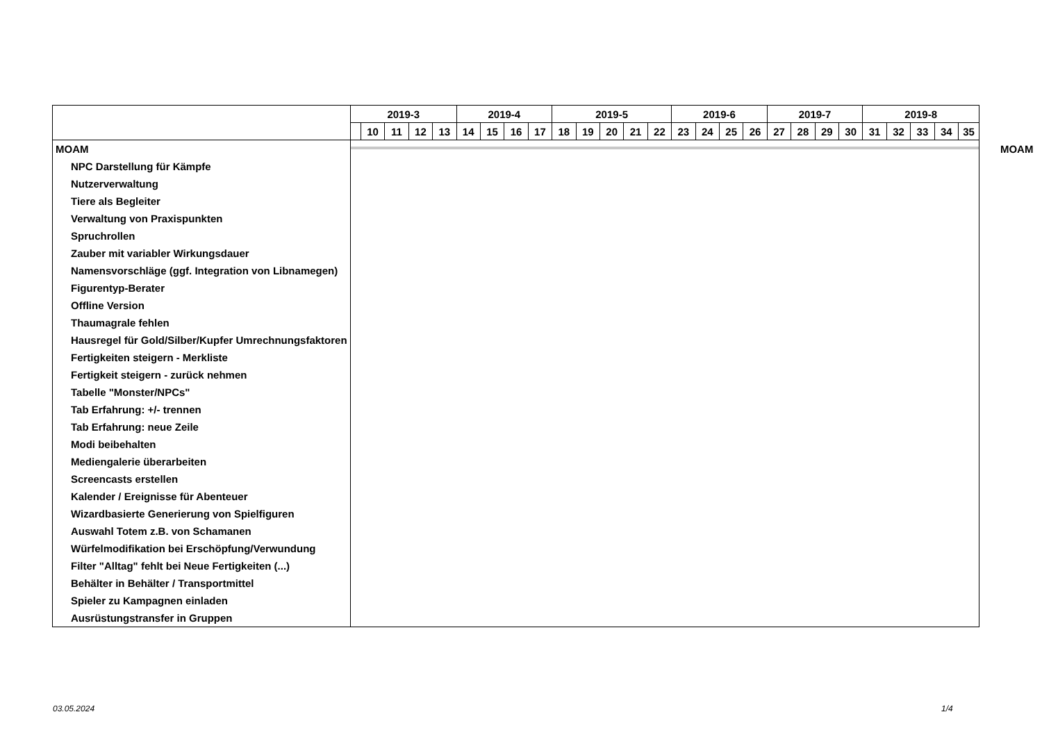| | 2019-3 | | | | | 2019-4 | | | | 2019-5 | | | | | 2019-6 | | | | 2019-7 | | | | 2019-8 | | | | | |
| | | 10 | 11 | 12 | 13 | 14 | 15 | 16 | 17 | 18 | 19 | 20 | 21 | 22 | 23 | 24 | 25 | 26 | 27 | 28 | 29 | 30 | 31 | 32 | 33 | 34 | 35 | |
| MOAM | | | | | | | | | | | | | | | | | | | | | | | | | | | | MOAM |
| NPC Darstellung für Kämpfe | | | | | | | | | | | | | | | | | | | | | | | | | | | | |
| Nutzerverwaltung | | | | | | | | | | | | | | | | | | | | | | | | | | | | |
| Tiere als Begleiter | | | | | | | | | | | | | | | | | | | | | | | | | | | | |
| Verwaltung von Praxispunkten | | | | | | | | | | | | | | | | | | | | | | | | | | | | |
| Spruchrollen | | | | | | | | | | | | | | | | | | | | | | | | | | | | |
| Zauber mit variabler Wirkungsdauer | | | | | | | | | | | | | | | | | | | | | | | | | | | | |
| Namensvorschläge (ggf. Integration von Libnamegen) | | | | | | | | | | | | | | | | | | | | | | | | | | | | |
| Figurentyp-Berater | | | | | | | | | | | | | | | | | | | | | | | | | | | | |
| Offline Version | | | | | | | | | | | | | | | | | | | | | | | | | | | | |
| Thaumagrale fehlen | | | | | | | | | | | | | | | | | | | | | | | | | | | | |
| Hausregel für Gold/Silber/Kupfer Umrechnungsfaktoren | | | | | | | | | | | | | | | | | | | | | | | | | | | | |
| Fertigkeiten steigern - Merkliste | | | | | | | | | | | | | | | | | | | | | | | | | | | | |
| Fertigkeit steigern - zurück nehmen | | | | | | | | | | | | | | | | | | | | | | | | | | | | |
| Tabelle "Monster/NPCs" | | | | | | | | | | | | | | | | | | | | | | | | | | | | |
| Tab Erfahrung: +/- trennen | | | | | | | | | | | | | | | | | | | | | | | | | | | | |
| Tab Erfahrung: neue Zeile | | | | | | | | | | | | | | | | | | | | | | | | | | | | |
| Modi beibehalten | | | | | | | | | | | | | | | | | | | | | | | | | | | | |
| Mediengalerie überarbeiten | | | | | | | | | | | | | | | | | | | | | | | | | | | | |
| Screencasts erstellen | | | | | | | | | | | | | | | | | | | | | | | | | | | | |
| Kalender / Ereignisse für Abenteuer | | | | | | | | | | | | | | | | | | | | | | | | | | | | |
| Wizardbasierte Generierung von Spielfiguren | | | | | | | | | | | | | | | | | | | | | | | | | | | | |
| Auswahl Totem z.B. von Schamanen | | | | | | | | | | | | | | | | | | | | | | | | | | | | |
| Würfelmodifikation bei Erschöpfung/Verwundung | | | | | | | | | | | | | | | | | | | | | | | | | | | | |
| Filter "Alltag" fehlt bei Neue Fertigkeiten (...) | | | | | | | | | | | | | | | | | | | | | | | | | | | | |
| Behälter in Behälter / Transportmittel | | | | | | | | | | | | | | | | | | | | | | | | | | | | |
| Spieler zu Kampagnen einladen | | | | | | | | | | | | | | | | | | | | | | | | | | | | |
| Ausrüstungstransfer in Gruppen | | | | | | | | | | | | | | | | | | | | | | | | | | | | |
03.05.2024 1/4